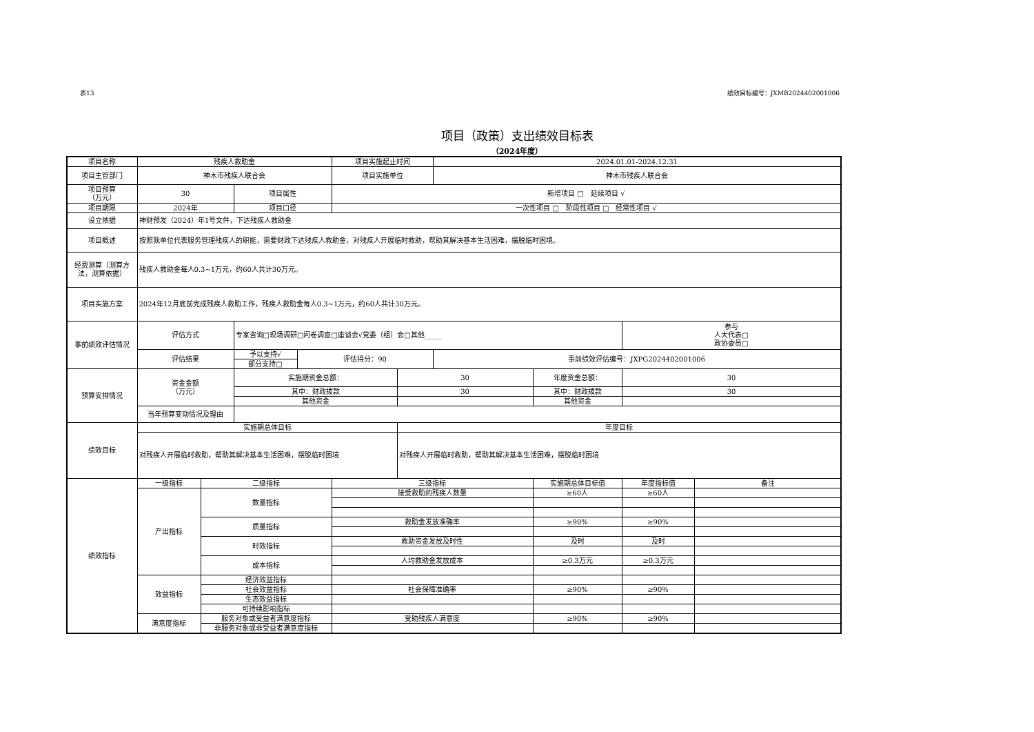表13 绩效目标编号：JXMB2024402001006
项目（政策）支出绩效目标表
（2024年度）
| 项目名称 | 残疾人救助金 | | | | 项目实施起止时间 | | 2024.01.01-2024.12.31 | | | |
| 项目主管部门 | 神木市残疾人联合会 | | | | 项目实施单位 | | 神木市残疾人联合会 | | | |
| 项目预算 （万元） | 30 | | 项目属性 | | 新增项目 □ 延续项目 √ | | | | | |
| 项目期限 | 2024年 | | 项目口径 | | 一次性项目 □ 阶段性项目 □ 经常性项目 √ | | | | | |
| 设立依据 | 神财预发（2024）年1号文件，下达残疾人救助金 | | | | | | | | | |
| 项目概述 | 按照我单位代表服务管理残疾人的职能，需要财政下达残疾人救助金，对残疾人开展临时救助，帮助其解决基本生活困难，摆脱临时困境。 | | | | | | | | | |
| 经费测算（测算方法，测算依据） | 残疾人救助金每人0.3~1万元，约60人共计30万元。 | | | | | | | | | |
| 项目实施方案 | 2024年12月底前完成残疾人救助工作，残疾人救助金每人0.3~1万元，约60人共计30万元。 | | | | | | | | | |
| 事前绩效评估情况 | 评估方式 | | 专家咨询□现场调研□问卷调查□座谈会√党委（组）会□其他_____ | | | | | | 参与 人大代表□ 政协委员□ | |
| | 评估结果 | | 予以支持√ | 评估得分：90 | | | 事前绩效评估编号：JXPG2024402001006 | | | |
| | | | 部分支持□ | | | | | | | |
| 预算安排情况 | 资金金额 （万元） | | 实施期资金总额： | | | 30 | | 年度资金总额： | 30 | |
| | | | 其中：财政拨款 | | | 30 | | 其中：财政拨款 | 30 | |
| | | | 其他资金 | | | | | 其他资金 | | |
| | 当年预算变动情况及理由 | | | | | | | | | |
| 绩效目标 | 实施期总体目标 | | | | | 年度目标 | | | | |
| | 对残疾人开展临时救助，帮助其解决基本生活困难，摆脱临时困境 | | | | | 对残疾人开展临时救助，帮助其解决基本生活困难，摆脱临时困境 | | | | |
| 绩效指标 | 一级指标 | 二级指标 | | | 三级指标 | | | 实施期总体目标值 | 年度指标值 | 备注 |
| | 产出指标 | 数量指标 | | | 接受救助的残疾人数量 | | | ≥60人 | ≥60人 | |
| | | 质量指标 | | | 救助金发放准确率 | | | ≥90% | ≥90% | |
| | | 时效指标 | | | 救助资金发放及时性 | | | 及时 | 及时 | |
| | | 成本指标 | | | 人均救助金发放成本 | | | ≥0.3万元 | ≥0.3万元 | |
| | 效益指标 | 经济效益指标 | | | | | | | | |
| | | 社会效益指标 | | | 社会保障准确率 | | | ≥90% | ≥90% | |
| | | 生态效益指标 | | | | | | | | |
| | | 可持续影响指标 | | | | | | | | |
| | 满意度指标 | 服务对象或受益者满意度指标 | | | 受助残疾人满意度 | | | ≥90% | ≥90% | |
| | | 非服务对象或非受益者满意度指标 | | | | | | | | |